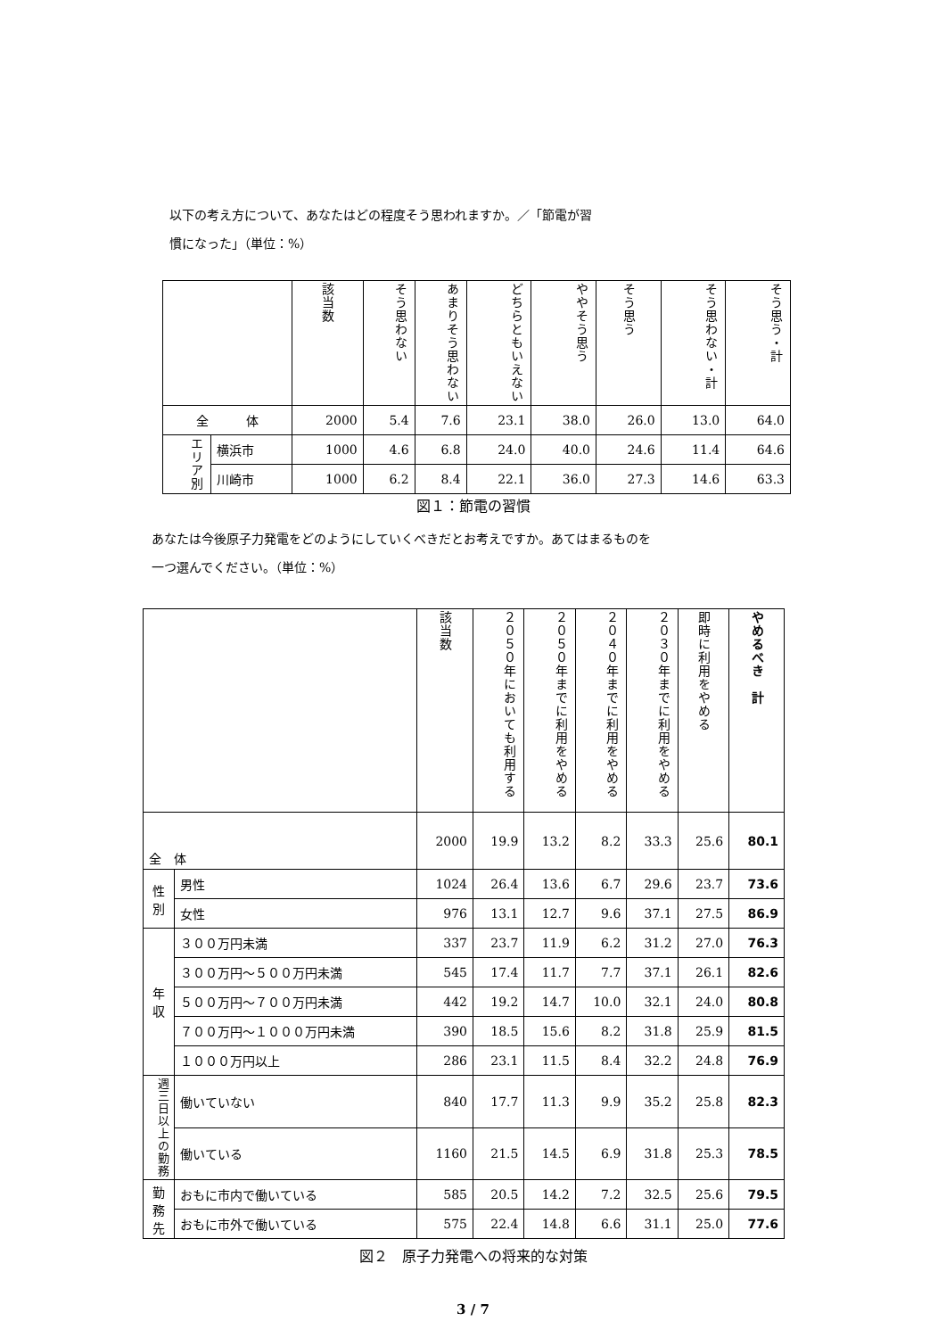以下の考え方について、あなたはどの程度そう思われますか。／「節電が習
慣になった」（単位：%）
| | | 該当数 | そう思わない | あまりそう思わない | どちらともいえない | ややそう思う | そう思う | そう思わない・計 | そう思う・計 |
| --- | --- | --- | --- | --- | --- | --- | --- | --- | --- |
| 全 体 | | 2000 | 5.4 | 7.6 | 23.1 | 38.0 | 26.0 | 13.0 | 64.0 |
| エリア別 | 横浜市 | 1000 | 4.6 | 6.8 | 24.0 | 40.0 | 24.6 | 11.4 | 64.6 |
| | 川崎市 | 1000 | 6.2 | 8.4 | 22.1 | 36.0 | 27.3 | 14.6 | 63.3 |
図１：節電の習慣
あなたは今後原子力発電をどのようにしていくべきだとお考えですか。あてはまるものを
一つ選んでください。（単位：%）
| | | 該当数 | ２０５０年においても利用する | ２０５０年までに利用をやめる | ２０４０年までに利用をやめる | ２０３０年までに利用をやめる | 即時に利用をやめる | やめるべき 計 |
| --- | --- | --- | --- | --- | --- | --- | --- | --- |
| 全 体 | | 2000 | 19.9 | 13.2 | 8.2 | 33.3 | 25.6 | 80.1 |
| 性 別 | 男性 | 1024 | 26.4 | 13.6 | 6.7 | 29.6 | 23.7 | 73.6 |
| | 女性 | 976 | 13.1 | 12.7 | 9.6 | 37.1 | 27.5 | 86.9 |
| 年 収 | ３００万円未満 | 337 | 23.7 | 11.9 | 6.2 | 31.2 | 27.0 | 76.3 |
| | ３００万円～５００万円未満 | 545 | 17.4 | 11.7 | 7.7 | 37.1 | 26.1 | 82.6 |
| | ５００万円～７００万円未満 | 442 | 19.2 | 14.7 | 10.0 | 32.1 | 24.0 | 80.8 |
| | ７００万円～１０００万円未満 | 390 | 18.5 | 15.6 | 8.2 | 31.8 | 25.9 | 81.5 |
| | １０００万円以上 | 286 | 23.1 | 11.5 | 8.4 | 32.2 | 24.8 | 76.9 |
| 週三日以上の勤務 | 働いていない | 840 | 17.7 | 11.3 | 9.9 | 35.2 | 25.8 | 82.3 |
| | 働いている | 1160 | 21.5 | 14.5 | 6.9 | 31.8 | 25.3 | 78.5 |
| 勤 務 先 | おもに市内で働いている | 585 | 20.5 | 14.2 | 7.2 | 32.5 | 25.6 | 79.5 |
| | おもに市外で働いている | 575 | 22.4 | 14.8 | 6.6 | 31.1 | 25.0 | 77.6 |
図２　原子力発電への将来的な対策
3 / 7